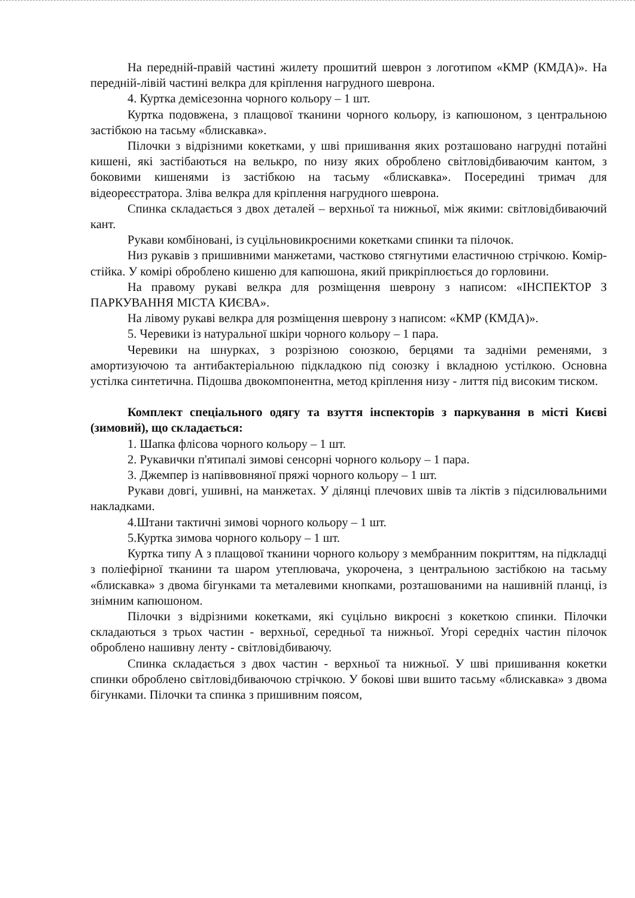На передній-правій частині жилету прошитий шеврон з логотипом «КМР (КМДА)». На передній-лівій частині велкра для кріплення нагрудного шеврона.
4. Куртка демісезонна чорного кольору – 1 шт.
Куртка подовжена, з плащової тканини чорного кольору, із капюшоном, з центральною застібкою на тасьму «блискавка».
Пілочки з відрізними кокетками, у шві пришивання яких розташовано нагрудні потайні кишені, які застібаються на велькро, по низу яких оброблено світловідбиваючим кантом, з боковими кишенями із застібкою на тасьму «блискавка». Посередині тримач для відеореєстратора. Зліва велкра для кріплення нагрудного шеврона.
Спинка складається з двох деталей – верхньої та нижньої, між якими: світловідбиваючий кант.
Рукави комбіновані, із суцільновикроєними кокетками спинки та пілочок.
Низ рукавів з пришивними манжетами, частково стягнутими еластичною стрічкою. Комір-стійка. У комірі оброблено кишеню для капюшона, який прикріплюється до горловини.
На правому рукаві велкра для розміщення шеврону з написом: «ІНСПЕКТОР З ПАРКУВАННЯ МІСТА КИЄВА».
На лівому рукаві велкра для розміщення шеврону з написом: «КМР (КМДА)».
5. Черевики із натуральної шкіри чорного кольору – 1 пара.
Черевики на шнурках, з розрізною союзкою, берцями та задніми ременями, з амортизуючою та антибактеріальною підкладкою під союзку і вкладною устілкою. Основна устілка синтетична. Підошва двокомпонентна, метод кріплення низу - лиття під високим тиском.
Комплект спеціального одягу та взуття інспекторів з паркування в місті Києві (зимовий), що складається:
1. Шапка флісова чорного кольору – 1 шт.
2. Рукавички п'ятипалі зимові сенсорні чорного кольору – 1 пара.
3. Джемпер із напіввовняної пряжі чорного кольору – 1 шт.
Рукави довгі, ушивні, на манжетах. У ділянці плечових швів та ліктів з підсилювальними накладками.
4.Штани тактичні зимові чорного кольору – 1 шт.
5.Куртка зимова чорного кольору – 1 шт.
Куртка типу А з плащової тканини чорного кольору з мембранним покриттям, на підкладці з поліефірної тканини та шаром утеплювача, укорочена, з центральною застібкою на тасьму «блискавка» з двома бігунками та металевими кнопками, розташованими на нашивній планці, із знімним капюшоном.
Пілочки з відрізними кокетками, які суцільно викроєні з кокеткою спинки. Пілочки складаються з трьох частин - верхньої, середньої та нижньої. Угорі середніх частин пілочок оброблено нашивну ленту - світловідбиваючу.
Спинка складається з двох частин - верхньої та нижньої. У шві пришивання кокетки спинки оброблено світловідбиваючою стрічкою. У бокові шви вшито тасьму «блискавка» з двома бігунками. Пілочки та спинка з пришивним поясом,